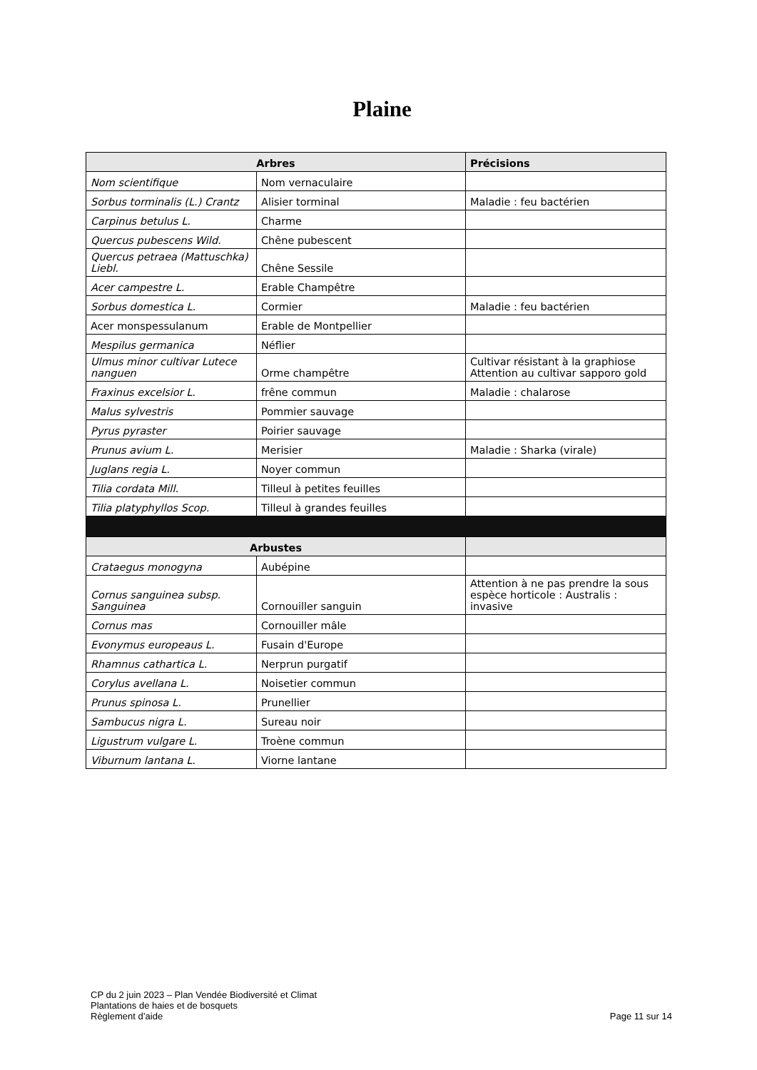Plaine
| Arbres | | Précisions |
| --- | --- | --- |
| Nom scientifique | Nom vernaculaire | |
| Sorbus torminalis (L.) Crantz | Alisier torminal | Maladie : feu bactérien |
| Carpinus betulus L. | Charme | |
| Quercus pubescens Wild. | Chêne pubescent | |
| Quercus petraea (Mattuschka) Liebl. | Chêne Sessile | |
| Acer campestre L. | Erable Champêtre | |
| Sorbus domestica L. | Cormier | Maladie : feu bactérien |
| Acer monspessulanum | Erable de Montpellier | |
| Mespilus germanica | Néflier | |
| Ulmus minor cultivar Lutece nanguen | Orme champêtre | Cultivar résistant à la graphiose Attention au cultivar sapporo gold |
| Fraxinus excelsior L. | frêne commun | Maladie : chalarose |
| Malus sylvestris | Pommier sauvage | |
| Pyrus pyraster | Poirier sauvage | |
| Prunus avium L. | Merisier | Maladie : Sharka (virale) |
| Juglans regia L. | Noyer commun | |
| Tilia cordata Mill. | Tilleul à petites feuilles | |
| Tilia platyphyllos Scop. | Tilleul à grandes feuilles | |
| Arbustes | | |
| Crataegus monogyna | Aubépine | |
| Cornus sanguinea subsp. Sanguinea | Cornouiller sanguin | Attention à ne pas prendre la sous espèce horticole : Australis : invasive |
| Cornus mas | Cornouiller mâle | |
| Evonymus europeaus L. | Fusain d'Europe | |
| Rhamnus cathartica L. | Nerprun purgatif | |
| Corylus avellana L. | Noisetier commun | |
| Prunus spinosa L. | Prunellier | |
| Sambucus nigra L. | Sureau noir | |
| Ligustrum vulgare L. | Troène commun | |
| Viburnum lantana L. | Viorne lantane | |
CP du 2 juin 2023 – Plan Vendée Biodiversité et Climat
Plantations de haies et de bosquets
Règlement d’aide
Page 11 sur 14